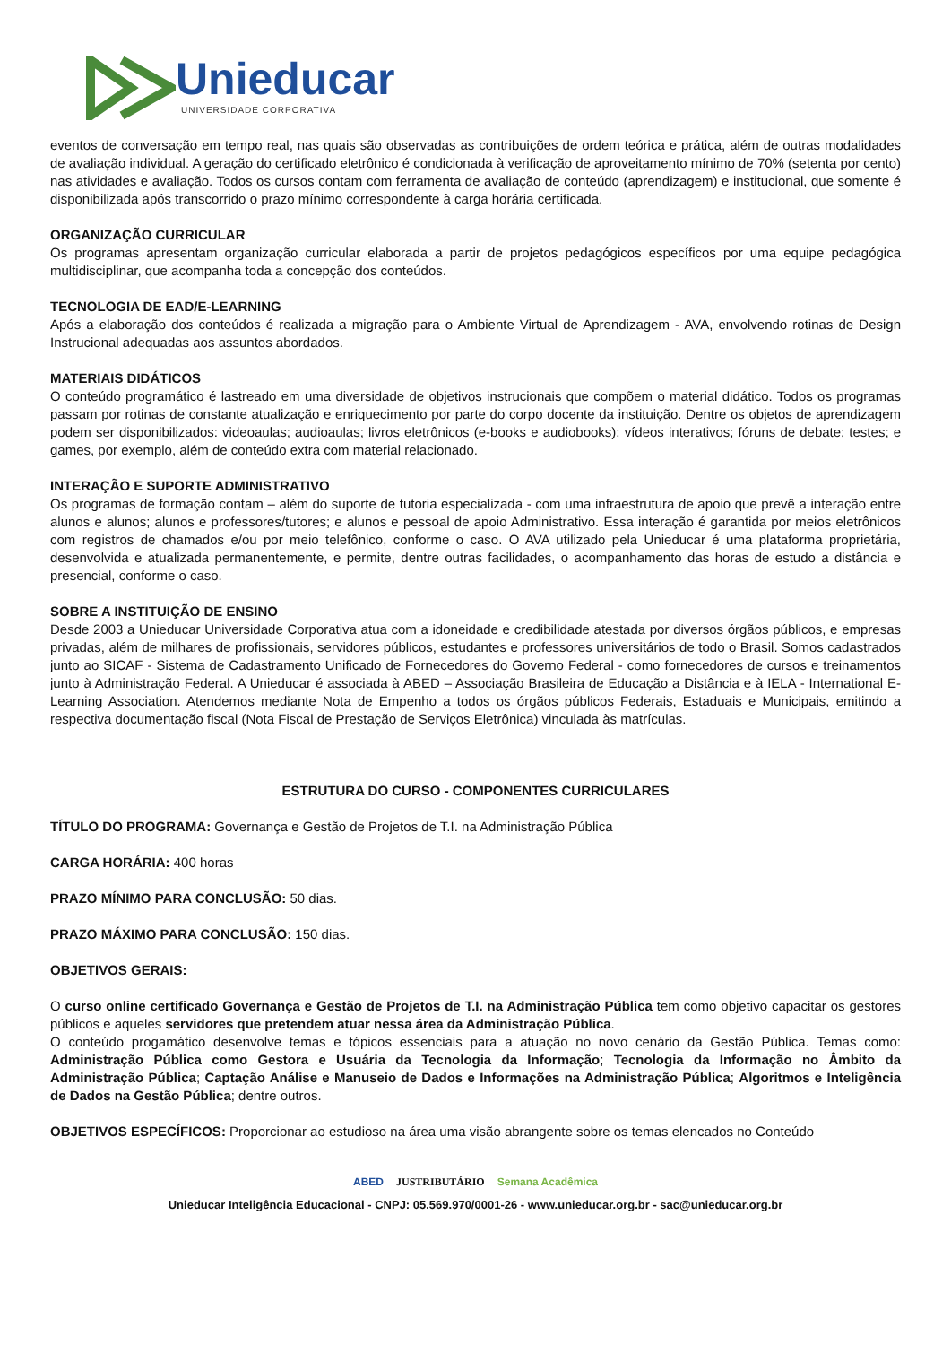Unieducar
UNIVERSIDADE CORPORATIVA
eventos de conversação em tempo real, nas quais são observadas as contribuições de ordem teórica e prática, além de outras modalidades de avaliação individual. A geração do certificado eletrônico é condicionada à verificação de aproveitamento mínimo de 70% (setenta por cento) nas atividades e avaliação. Todos os cursos contam com ferramenta de avaliação de conteúdo (aprendizagem) e institucional, que somente é disponibilizada após transcorrido o prazo mínimo correspondente à carga horária certificada.
ORGANIZAÇÃO CURRICULAR
Os programas apresentam organização curricular elaborada a partir de projetos pedagógicos específicos por uma equipe pedagógica multidisciplinar, que acompanha toda a concepção dos conteúdos.
TECNOLOGIA DE EAD/E-LEARNING
Após a elaboração dos conteúdos é realizada a migração para o Ambiente Virtual de Aprendizagem - AVA, envolvendo rotinas de Design Instrucional adequadas aos assuntos abordados.
MATERIAIS DIDÁTICOS
O conteúdo programático é lastreado em uma diversidade de objetivos instrucionais que compõem o material didático. Todos os programas passam por rotinas de constante atualização e enriquecimento por parte do corpo docente da instituição. Dentre os objetos de aprendizagem podem ser disponibilizados: videoaulas; audioaulas; livros eletrônicos (e-books e audiobooks); vídeos interativos; fóruns de debate; testes; e games, por exemplo, além de conteúdo extra com material relacionado.
INTERAÇÃO E SUPORTE ADMINISTRATIVO
Os programas de formação contam – além do suporte de tutoria especializada - com uma infraestrutura de apoio que prevê a interação entre alunos e alunos; alunos e professores/tutores; e alunos e pessoal de apoio Administrativo. Essa interação é garantida por meios eletrônicos com registros de chamados e/ou por meio telefônico, conforme o caso. O AVA utilizado pela Unieducar é uma plataforma proprietária, desenvolvida e atualizada permanentemente, e permite, dentre outras facilidades, o acompanhamento das horas de estudo a distância e presencial, conforme o caso.
SOBRE A INSTITUIÇÃO DE ENSINO
Desde 2003 a Unieducar Universidade Corporativa atua com a idoneidade e credibilidade atestada por diversos órgãos públicos, e empresas privadas, além de milhares de profissionais, servidores públicos, estudantes e professores universitários de todo o Brasil. Somos cadastrados junto ao SICAF - Sistema de Cadastramento Unificado de Fornecedores do Governo Federal - como fornecedores de cursos e treinamentos junto à Administração Federal. A Unieducar é associada à ABED – Associação Brasileira de Educação a Distância e à IELA - International E-Learning Association. Atendemos mediante Nota de Empenho a todos os órgãos públicos Federais, Estaduais e Municipais, emitindo a respectiva documentação fiscal (Nota Fiscal de Prestação de Serviços Eletrônica) vinculada às matrículas.
ESTRUTURA DO CURSO - COMPONENTES CURRICULARES
TÍTULO DO PROGRAMA: Governança e Gestão de Projetos de T.I. na Administração Pública
CARGA HORÁRIA: 400 horas
PRAZO MÍNIMO PARA CONCLUSÃO: 50 dias.
PRAZO MÁXIMO PARA CONCLUSÃO: 150 dias.
OBJETIVOS GERAIS:
O curso online certificado Governança e Gestão de Projetos de T.I. na Administração Pública tem como objetivo capacitar os gestores públicos e aqueles servidores que pretendem atuar nessa área da Administração Pública.
O conteúdo progamático desenvolve temas e tópicos essenciais para a atuação no novo cenário da Gestão Pública. Temas como: Administração Pública como Gestora e Usuária da Tecnologia da Informação; Tecnologia da Informação no Âmbito da Administração Pública; Captação Análise e Manuseio de Dados e Informações na Administração Pública; Algoritmos e Inteligência de Dados na Gestão Pública; dentre outros.
OBJETIVOS ESPECÍFICOS: Proporcionar ao estudioso na área uma visão abrangente sobre os temas elencados no Conteúdo
ABED JUSTRIBUTÁRIO Semana Acadêmica
Unieducar Inteligência Educacional - CNPJ: 05.569.970/0001-26 - www.unieducar.org.br - sac@unieducar.org.br